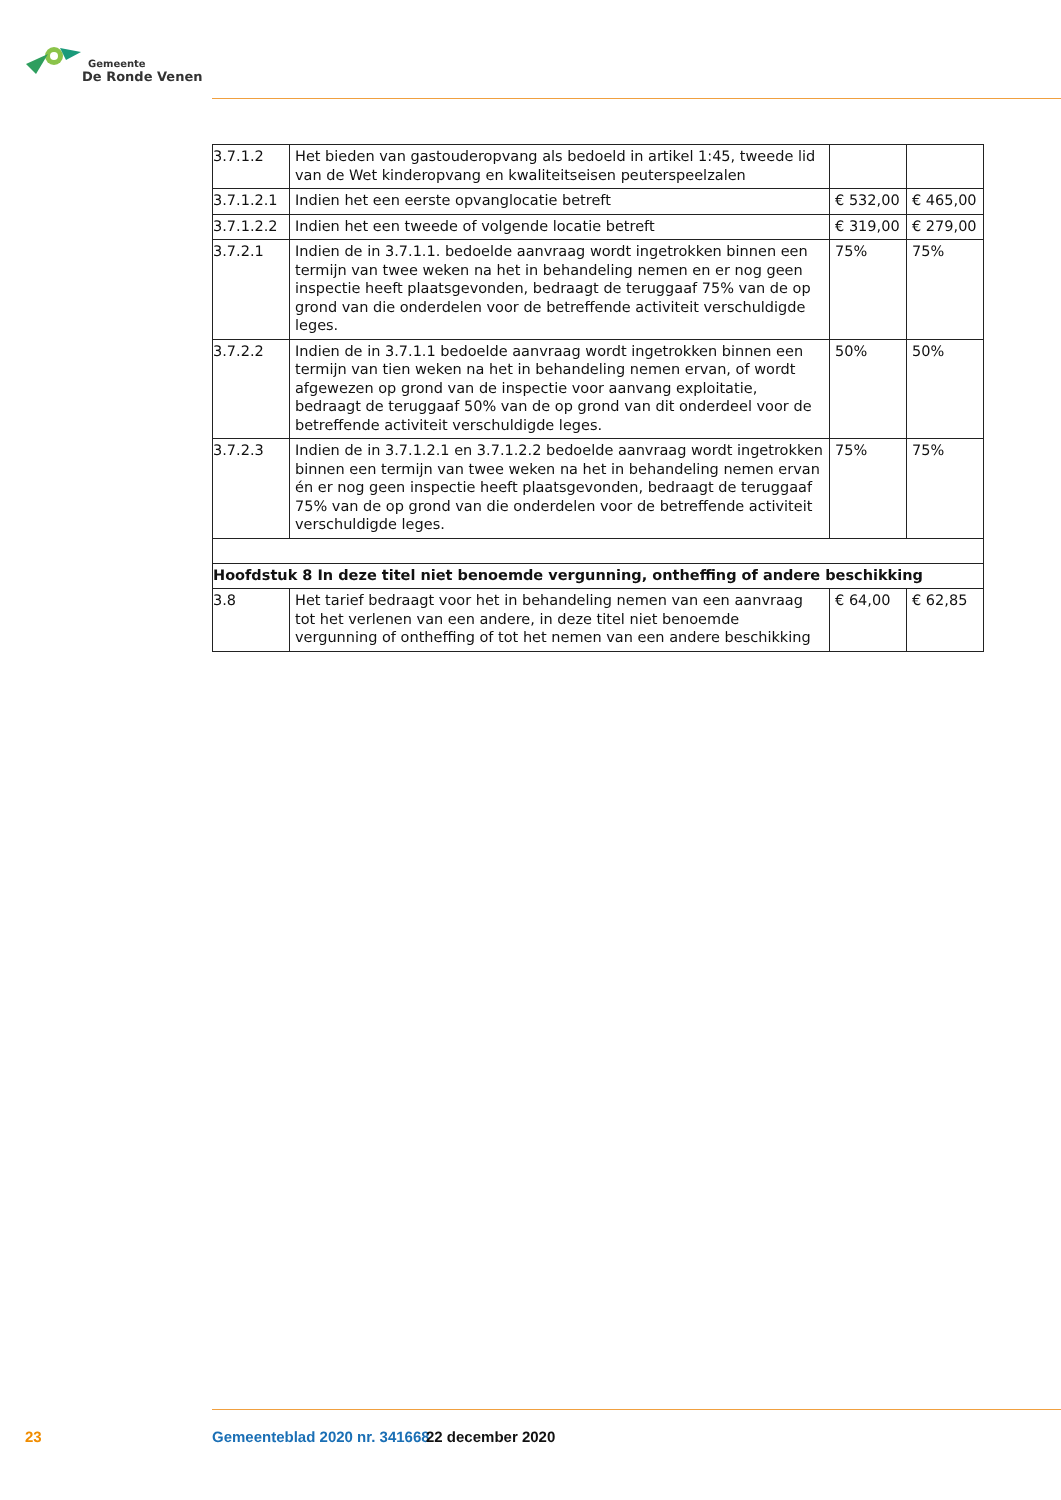Gemeente
De Ronde Venen
| 3.7.1.2 | Het bieden van gastouderopvang als bedoeld in artikel 1:45, tweede lid van de Wet kinderopvang en kwaliteitseisen peuterspeelzalen | | |
| 3.7.1.2.1 | Indien het een eerste opvanglocatie betreft | € 532,00 | € 465,00 |
| 3.7.1.2.2 | Indien het een tweede of volgende locatie betreft | € 319,00 | € 279,00 |
| 3.7.2.1 | Indien de in 3.7.1.1. bedoelde aanvraag wordt ingetrokken binnen een termijn van twee weken na het in behandeling nemen en er nog geen inspectie heeft plaatsgevonden, bedraagt de teruggaaf 75% van de op grond van die onderdelen voor de betreffende activiteit verschuldigde leges. | 75% | 75% |
| 3.7.2.2 | Indien de in 3.7.1.1 bedoelde aanvraag wordt ingetrokken binnen een termijn van tien weken na het in behandeling nemen ervan, of wordt afgewezen op grond van de inspectie voor aanvang exploitatie, bedraagt de teruggaaf 50% van de op grond van dit onderdeel voor de betreffende activiteit verschuldigde leges. | 50% | 50% |
| 3.7.2.3 | Indien de in 3.7.1.2.1 en 3.7.1.2.2 bedoelde aanvraag wordt ingetrokken binnen een termijn van twee weken na het in behandeling nemen ervan én er nog geen inspectie heeft plaatsgevonden, bedraagt de teruggaaf 75% van de op grond van die onderdelen voor de betreffende activiteit verschuldigde leges. | 75% | 75% |
| Hoofdstuk 8 In deze titel niet benoemde vergunning, ontheffing of andere beschikking | | | |
| 3.8 | Het tarief bedraagt voor het in behandeling nemen van een aanvraag tot het verlenen van een andere, in deze titel niet benoemde vergunning of ontheffing of tot het nemen van een andere beschikking | € 64,00 | € 62,85 |
23 Gemeenteblad 2020 nr. 341668 22 december 2020